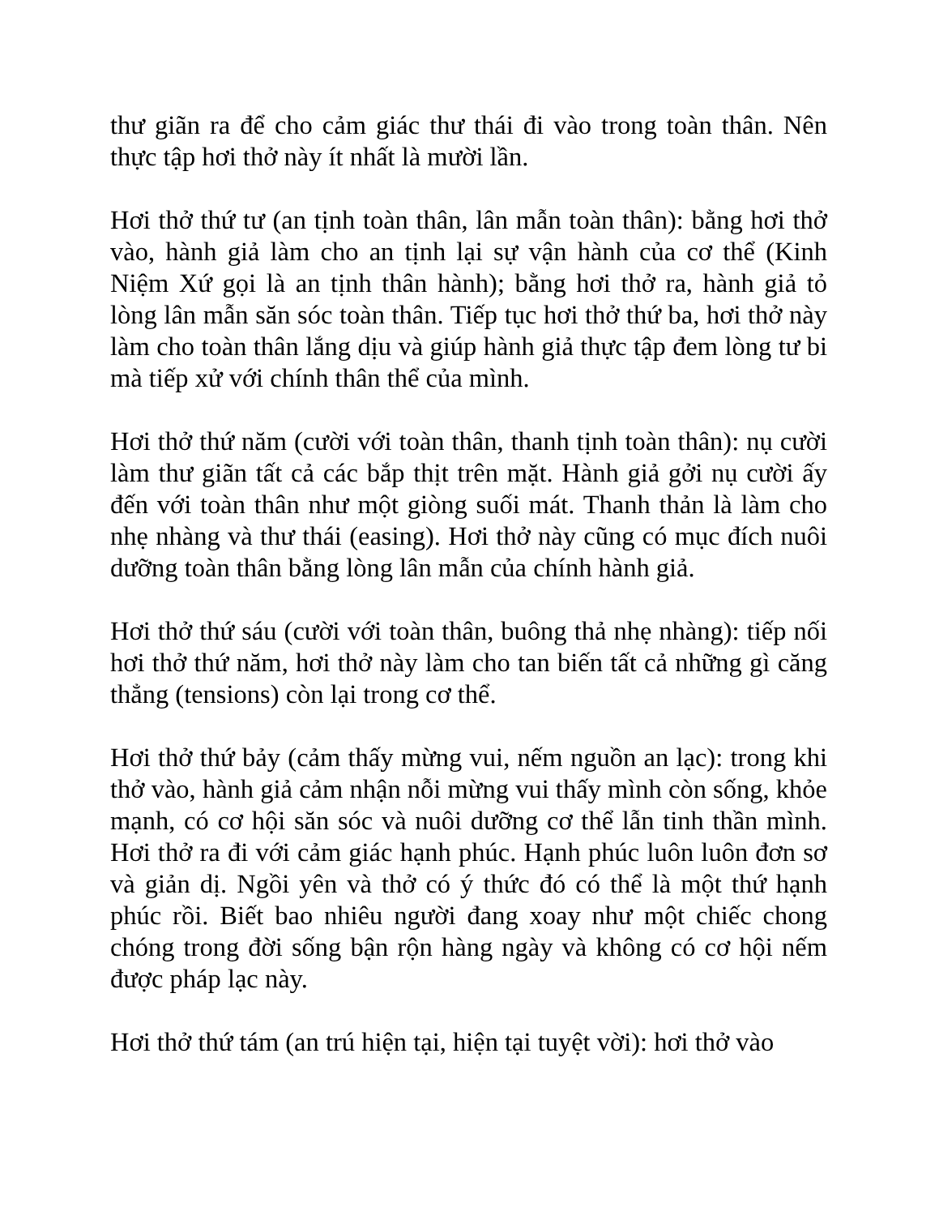thư giãn ra để cho cảm giác thư thái đi vào trong toàn thân. Nên thực tập hơi thở này ít nhất là mười lần.
Hơi thở thứ tư (an tịnh toàn thân, lân mẫn toàn thân): bằng hơi thở vào, hành giả làm cho an tịnh lại sự vận hành của cơ thể (Kinh Niệm Xứ gọi là an tịnh thân hành); bằng hơi thở ra, hành giả tỏ lòng lân mẫn săn sóc toàn thân. Tiếp tục hơi thở thứ ba, hơi thở này làm cho toàn thân lắng dịu và giúp hành giả thực tập đem lòng tư bi mà tiếp xử với chính thân thể của mình.
Hơi thở thứ năm (cười với toàn thân, thanh tịnh toàn thân): nụ cười làm thư giãn tất cả các bắp thịt trên mặt. Hành giả gởi nụ cười ấy đến với toàn thân như một giòng suối mát. Thanh thản là làm cho nhẹ nhàng và thư thái (easing). Hơi thở này cũng có mục đích nuôi dưỡng toàn thân bằng lòng lân mẫn của chính hành giả.
Hơi thở thứ sáu (cười với toàn thân, buông thả nhẹ nhàng): tiếp nối hơi thở thứ năm, hơi thở này làm cho tan biến tất cả những gì căng thẳng (tensions) còn lại trong cơ thể.
Hơi thở thứ bảy (cảm thấy mừng vui, nếm nguồn an lạc): trong khi thở vào, hành giả cảm nhận nỗi mừng vui thấy mình còn sống, khỏe mạnh, có cơ hội săn sóc và nuôi dưỡng cơ thể lẫn tinh thần mình. Hơi thở ra đi với cảm giác hạnh phúc. Hạnh phúc luôn luôn đơn sơ và giản dị. Ngồi yên và thở có ý thức đó có thể là một thứ hạnh phúc rồi. Biết bao nhiêu người đang xoay như một chiếc chong chóng trong đời sống bận rộn hàng ngày và không có cơ hội nếm được pháp lạc này.
Hơi thở thứ tám (an trú hiện tại, hiện tại tuyệt vời): hơi thở vào